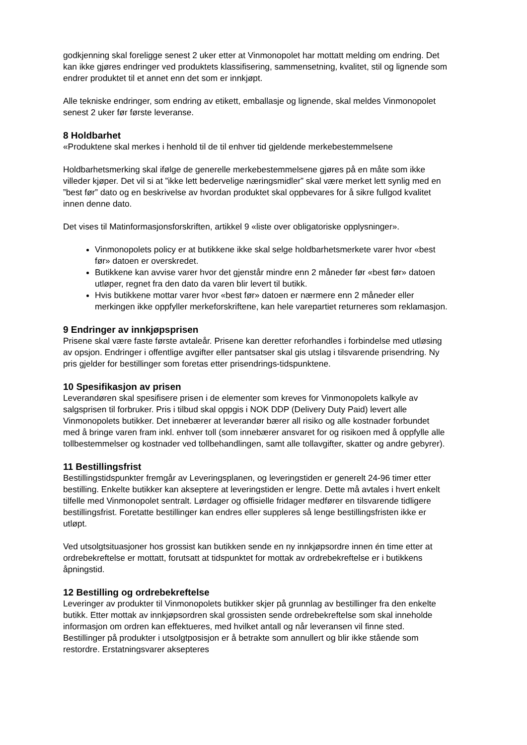godkjenning skal foreligge senest 2 uker etter at Vinmonopolet har mottatt melding om endring. Det kan ikke gjøres endringer ved produktets klassifisering, sammensetning, kvalitet, stil og lignende som endrer produktet til et annet enn det som er innkjøpt.
Alle tekniske endringer, som endring av etikett, emballasje og lignende, skal meldes Vinmonopolet senest 2 uker før første leveranse.
8 Holdbarhet
«Produktene skal merkes i henhold til de til enhver tid gjeldende merkebestemmelsene
Holdbarhetsmerking skal ifølge de generelle merkebestemmelsene gjøres på en måte som ikke villeder kjøper. Det vil si at ”ikke lett bedervelige næringsmidler” skal være merket lett synlig med en ”best før” dato og en beskrivelse av hvordan produktet skal oppbevares for å sikre fullgod kvalitet innen denne dato.
Det vises til Matinformasjonsforskriften, artikkel 9 «liste over obligatoriske opplysninger».
Vinmonopolets policy er at butikkene ikke skal selge holdbarhetsmerkete varer hvor «best før» datoen er overskredet.
Butikkene kan avvise varer hvor det gjenstår mindre enn 2 måneder før «best før» datoen utløper, regnet fra den dato da varen blir levert til butikk.
Hvis butikkene mottar varer hvor «best før» datoen er nærmere enn 2 måneder eller merkingen ikke oppfyller merkeforskriftene, kan hele varepartiet returneres som reklamasjon.
9 Endringer av innkjøpsprisen
Prisene skal være faste første avtaleår. Prisene kan deretter reforhandles i forbindelse med utløsing av opsjon. Endringer i offentlige avgifter eller pantsatser skal gis utslag i tilsvarende prisendring. Ny pris gjelder for bestillinger som foretas etter prisendrings-tidspunktene.
10 Spesifikasjon av prisen
Leverandøren skal spesifisere prisen i de elementer som kreves for Vinmonopolets kalkyle av salgsprisen til forbruker. Pris i tilbud skal oppgis i NOK DDP (Delivery Duty Paid) levert alle Vinmonopolets butikker. Det innebærer at leverandør bærer all risiko og alle kostnader forbundet med å bringe varen fram inkl. enhver toll (som innebærer ansvaret for og risikoen med å oppfylle alle tollbestemmelser og kostnader ved tollbehandlingen, samt alle tollavgifter, skatter og andre gebyrer).
11 Bestillingsfrist
Bestillingstidspunkter fremgår av Leveringsplanen, og leveringstiden er generelt 24-96 timer etter bestilling. Enkelte butikker kan akseptere at leveringstiden er lengre. Dette må avtales i hvert enkelt tilfelle med Vinmonopolet sentralt. Lørdager og offisielle fridager medfører en tilsvarende tidligere bestillingsfrist. Foretatte bestillinger kan endres eller suppleres så lenge bestillingsfristen ikke er utløpt.
Ved utsolgtsituasjoner hos grossist kan butikken sende en ny innkjøpsordre innen én time etter at ordrebekreftelse er mottatt, forutsatt at tidspunktet for mottak av ordrebekreftelse er i butikkens åpningstid.
12 Bestilling og ordrebekreftelse
Leveringer av produkter til Vinmonopolets butikker skjer på grunnlag av bestillinger fra den enkelte butikk. Etter mottak av innkjøpsordren skal grossisten sende ordrebekreftelse som skal inneholde informasjon om ordren kan effektueres, med hvilket antall og når leveransen vil finne sted. Bestillinger på produkter i utsolgtposisjon er å betrakte som annullert og blir ikke stående som restordre. Erstatningsvarer aksepteres